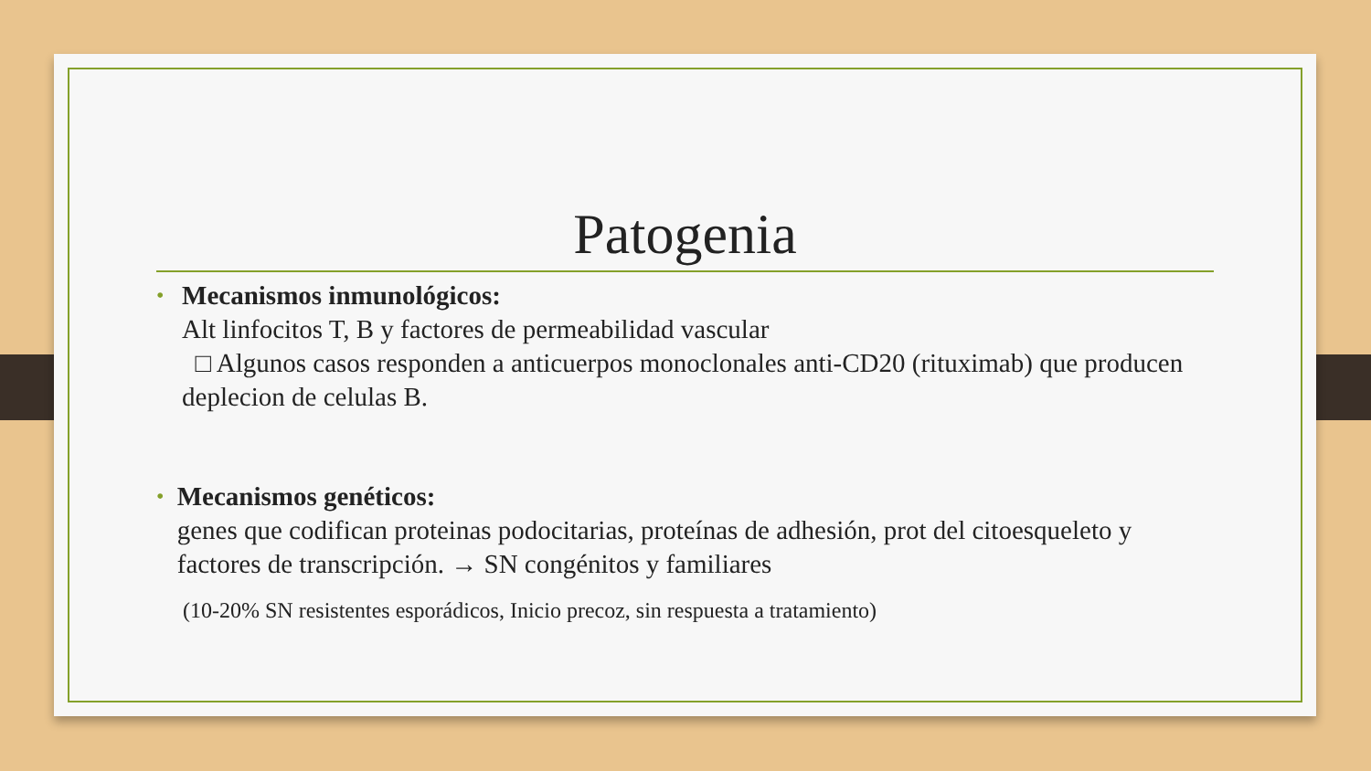Patogenia
•
Mecanismos inmunológicos:
Alt linfocitos T, B y factores de permeabilidad vascular
□ Algunos casos responden a anticuerpos monoclonales anti-CD20 (rituximab) que producen deplecion de celulas B.
•
Mecanismos genéticos:
genes que codifican proteinas podocitarias, proteínas de adhesión, prot del citoesqueleto y factores de transcripción. → SN congénitos y familiares
(10-20% SN resistentes esporádicos, Inicio precoz, sin respuesta a tratamiento)